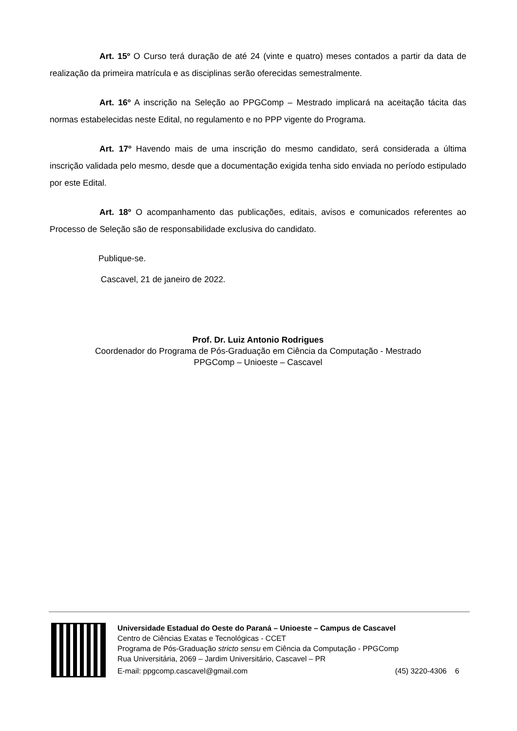Art. 15º O Curso terá duração de até 24 (vinte e quatro) meses contados a partir da data de realização da primeira matrícula e as disciplinas serão oferecidas semestralmente.
Art. 16º A inscrição na Seleção ao PPGComp – Mestrado implicará na aceitação tácita das normas estabelecidas neste Edital, no regulamento e no PPP vigente do Programa.
Art. 17º Havendo mais de uma inscrição do mesmo candidato, será considerada a última inscrição validada pelo mesmo, desde que a documentação exigida tenha sido enviada no período estipulado por este Edital.
Art. 18º O acompanhamento das publicações, editais, avisos e comunicados referentes ao Processo de Seleção são de responsabilidade exclusiva do candidato.
Publique-se.
Cascavel, 21 de janeiro de 2022.
Prof. Dr. Luiz Antonio Rodrigues
Coordenador do Programa de Pós-Graduação em Ciência da Computação - Mestrado
PPGComp – Unioeste – Cascavel
Universidade Estadual do Oeste do Paraná – Unioeste – Campus de Cascavel
Centro de Ciências Exatas e Tecnológicas - CCET
Programa de Pós-Graduação stricto sensu em Ciência da Computação - PPGComp
Rua Universitária, 2069 – Jardim Universitário, Cascavel – PR
E-mail: ppgcomp.cascavel@gmail.com (45) 3220-4306 6